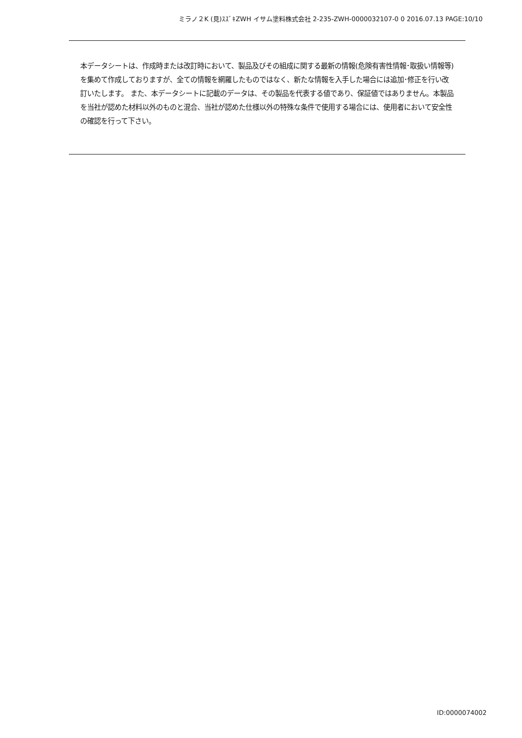ミラノ２K (見)ｽｽﾞｷZWH イサム塗料株式会社 2-235-ZWH-0000032107-0 0 2016.07.13 PAGE:10/10
本データシートは、作成時または改訂時において、製品及びその組成に関する最新の情報(危険有害性情報･取扱い情報等)を集めて作成しておりますが、全ての情報を網羅したものではなく、新たな情報を入手した場合には追加･修正を行い改訂いたします。 また、本データシートに記載のデータは、その製品を代表する値であり、保証値ではありません。本製品を当社が認めた材料以外のものと混合、当社が認めた仕様以外の特殊な条件で使用する場合には、使用者において安全性の確認を行って下さい。
ID:0000074002